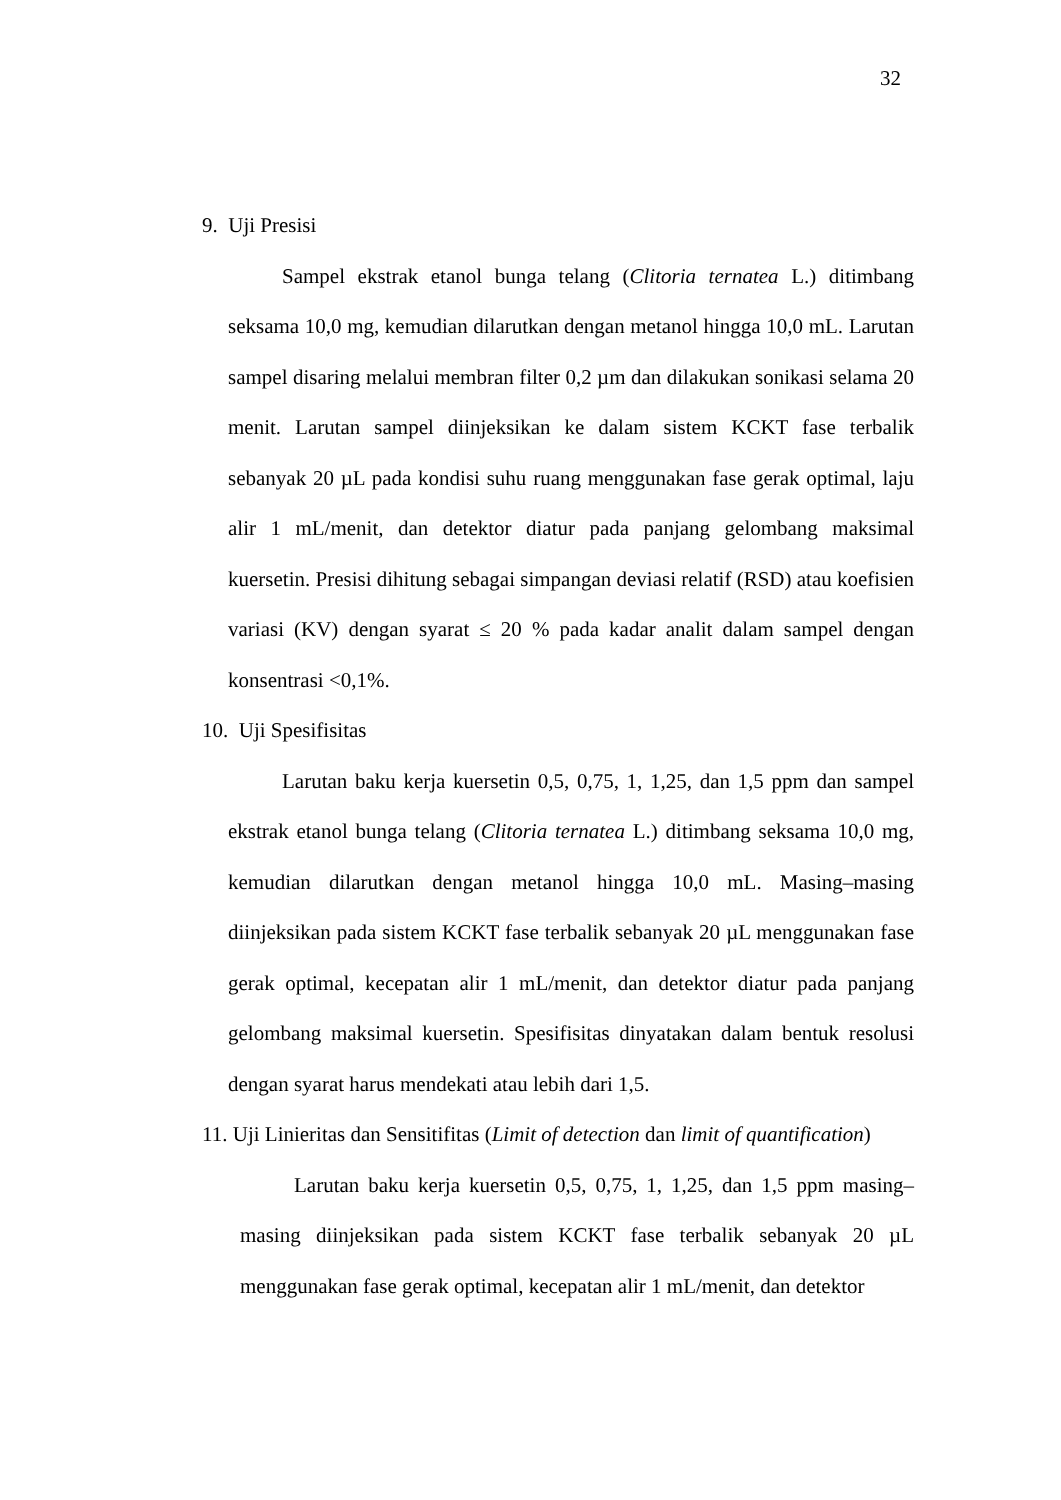32
9. Uji Presisi
Sampel ekstrak etanol bunga telang (Clitoria ternatea L.) ditimbang seksama 10,0 mg, kemudian dilarutkan dengan metanol hingga 10,0 mL. Larutan sampel disaring melalui membran filter 0,2 µm dan dilakukan sonikasi selama 20 menit. Larutan sampel diinjeksikan ke dalam sistem KCKT fase terbalik sebanyak 20 µL pada kondisi suhu ruang menggunakan fase gerak optimal, laju alir 1 mL/menit, dan detektor diatur pada panjang gelombang maksimal kuersetin. Presisi dihitung sebagai simpangan deviasi relatif (RSD) atau koefisien variasi (KV) dengan syarat ≤ 20 % pada kadar analit dalam sampel dengan konsentrasi <0,1%.
10. Uji Spesifisitas
Larutan baku kerja kuersetin 0,5, 0,75, 1, 1,25, dan 1,5 ppm dan sampel ekstrak etanol bunga telang (Clitoria ternatea L.) ditimbang seksama 10,0 mg, kemudian dilarutkan dengan metanol hingga 10,0 mL. Masing–masing diinjeksikan pada sistem KCKT fase terbalik sebanyak 20 µL menggunakan fase gerak optimal, kecepatan alir 1 mL/menit, dan detektor diatur pada panjang gelombang maksimal kuersetin. Spesifisitas dinyatakan dalam bentuk resolusi dengan syarat harus mendekati atau lebih dari 1,5.
11. Uji Linieritas dan Sensitifitas (Limit of detection dan limit of quantification)
Larutan baku kerja kuersetin 0,5, 0,75, 1, 1,25, dan 1,5 ppm masing–masing diinjeksikan pada sistem KCKT fase terbalik sebanyak 20 µL menggunakan fase gerak optimal, kecepatan alir 1 mL/menit, dan detektor